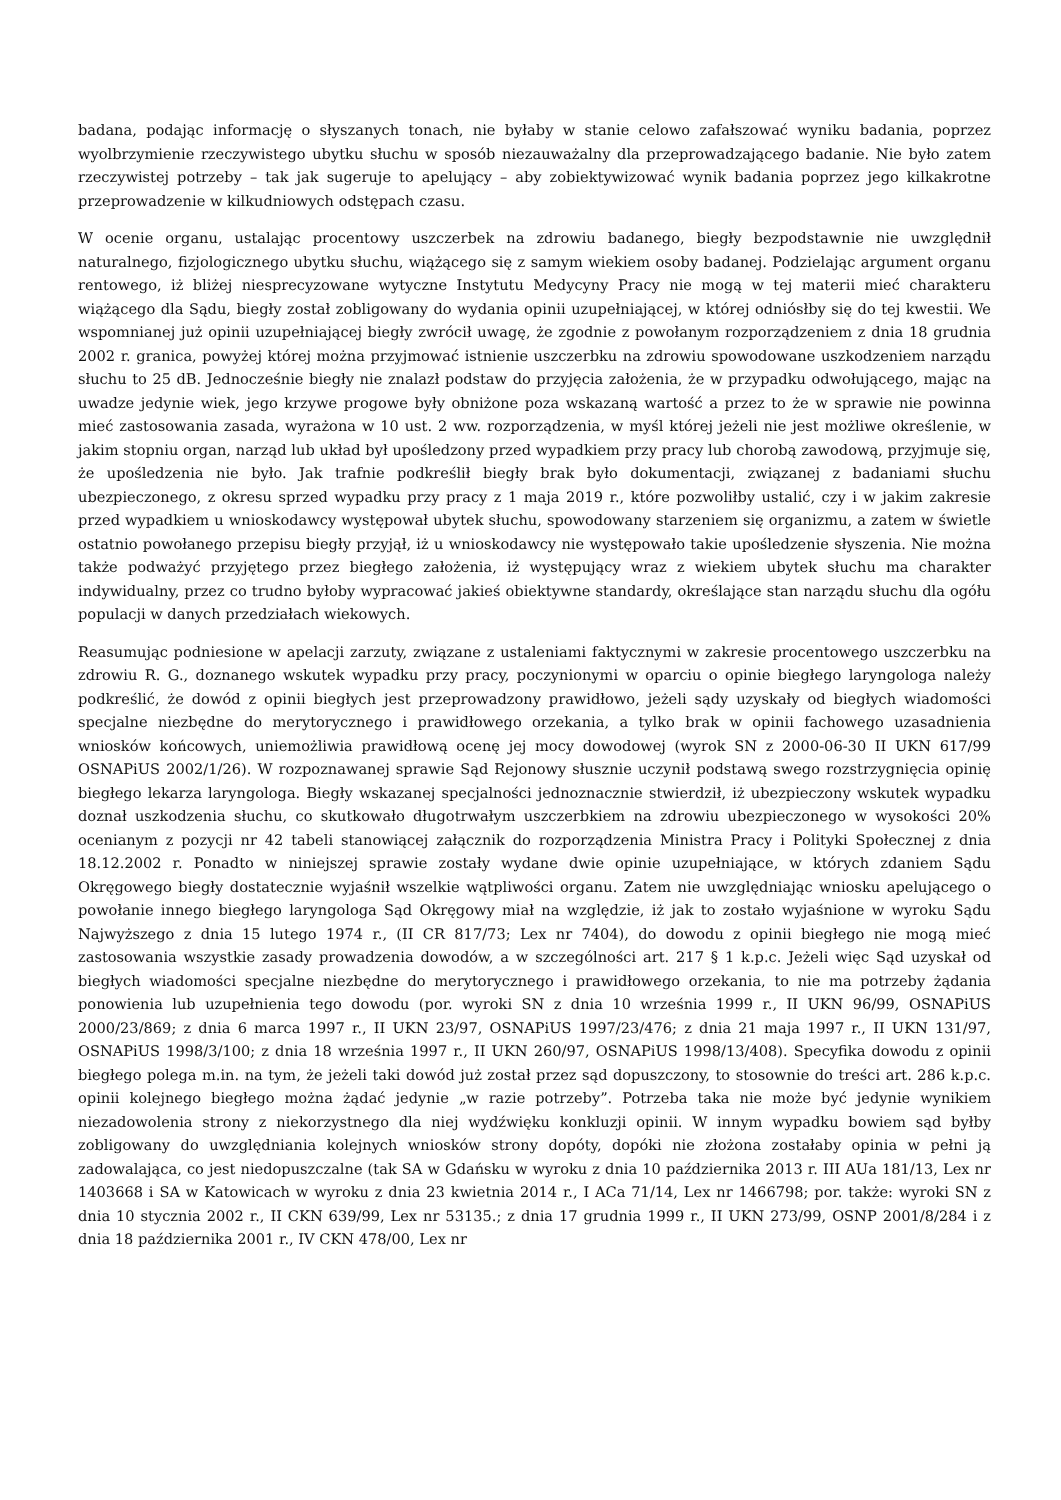badana, podając informację o słyszanych tonach, nie byłaby w stanie celowo zafałszować wyniku badania, poprzez wyolbrzymienie rzeczywistego ubytku słuchu w sposób niezauważalny dla przeprowadzającego badanie. Nie było zatem rzeczywistej potrzeby – tak jak sugeruje to apelujący – aby zobiektywizować wynik badania poprzez jego kilkakrotne przeprowadzenie w kilkudniowych odstępach czasu.
W ocenie organu, ustalając procentowy uszczerbek na zdrowiu badanego, biegły bezpodstawnie nie uwzględnił naturalnego, fizjologicznego ubytku słuchu, wiążącego się z samym wiekiem osoby badanej. Podzielając argument organu rentowego, iż bliżej niesprecyzowane wytyczne Instytutu Medycyny Pracy nie mogą w tej materii mieć charakteru wiążącego dla Sądu, biegły został zobligowany do wydania opinii uzupełniającej, w której odniósłby się do tej kwestii. We wspomnianej już opinii uzupełniającej biegły zwrócił uwagę, że zgodnie z powołanym rozporządzeniem z dnia 18 grudnia 2002 r. granica, powyżej której można przyjmować istnienie uszczerbku na zdrowiu spowodowane uszkodzeniem narządu słuchu to 25 dB. Jednocześnie biegły nie znalazł podstaw do przyjęcia założenia, że w przypadku odwołującego, mając na uwadze jedynie wiek, jego krzywe progowe były obniżone poza wskazaną wartość a przez to że w sprawie nie powinna mieć zastosowania zasada, wyrażona w 10 ust. 2 ww. rozporządzenia, w myśl której jeżeli nie jest możliwe określenie, w jakim stopniu organ, narząd lub układ był upośledzony przed wypadkiem przy pracy lub chorobą zawodową, przyjmuje się, że upośledzenia nie było. Jak trafnie podkreślił biegły brak było dokumentacji, związanej z badaniami słuchu ubezpieczonego, z okresu sprzed wypadku przy pracy z 1 maja 2019 r., które pozwoliłby ustalić, czy i w jakim zakresie przed wypadkiem u wnioskodawcy występował ubytek słuchu, spowodowany starzeniem się organizmu, a zatem w świetle ostatnio powołanego przepisu biegły przyjął, iż u wnioskodawcy nie występowało takie upośledzenie słyszenia. Nie można także podważyć przyjętego przez biegłego założenia, iż występujący wraz z wiekiem ubytek słuchu ma charakter indywidualny, przez co trudno byłoby wypracować jakieś obiektywne standardy, określające stan narządu słuchu dla ogółu populacji w danych przedziałach wiekowych.
Reasumując podniesione w apelacji zarzuty, związane z ustaleniami faktycznymi w zakresie procentowego uszczerbku na zdrowiu R. G., doznanego wskutek wypadku przy pracy, poczynionymi w oparciu o opinie biegłego laryngologa należy podkreślić, że dowód z opinii biegłych jest przeprowadzony prawidłowo, jeżeli sądy uzyskały od biegłych wiadomości specjalne niezbędne do merytorycznego i prawidłowego orzekania, a tylko brak w opinii fachowego uzasadnienia wniosków końcowych, uniemożliwia prawidłową ocenę jej mocy dowodowej (wyrok SN z 2000-06-30 II UKN 617/99 OSNAPiUS 2002/1/26). W rozpoznawanej sprawie Sąd Rejonowy słusznie uczynił podstawą swego rozstrzygnięcia opinię biegłego lekarza laryngologa. Biegły wskazanej specjalności jednoznacznie stwierdził, iż ubezpieczony wskutek wypadku doznał uszkodzenia słuchu, co skutkowało długotrwałym uszczerbkiem na zdrowiu ubezpieczonego w wysokości 20% ocenianym z pozycji nr 42 tabeli stanowiącej załącznik do rozporządzenia Ministra Pracy i Polityki Społecznej z dnia 18.12.2002 r. Ponadto w niniejszej sprawie zostały wydane dwie opinie uzupełniające, w których zdaniem Sądu Okręgowego biegły dostatecznie wyjaśnił wszelkie wątpliwości organu. Zatem nie uwzględniając wniosku apelującego o powołanie innego biegłego laryngologa Sąd Okręgowy miał na względzie, iż jak to zostało wyjaśnione w wyroku Sądu Najwyższego z dnia 15 lutego 1974 r., (II CR 817/73; Lex nr 7404), do dowodu z opinii biegłego nie mogą mieć zastosowania wszystkie zasady prowadzenia dowodów, a w szczególności art. 217 § 1 k.p.c. Jeżeli więc Sąd uzyskał od biegłych wiadomości specjalne niezbędne do merytorycznego i prawidłowego orzekania, to nie ma potrzeby żądania ponowienia lub uzupełnienia tego dowodu (por. wyroki SN z dnia 10 września 1999 r., II UKN 96/99, OSNAPiUS 2000/23/869; z dnia 6 marca 1997 r., II UKN 23/97, OSNAPiUS 1997/23/476; z dnia 21 maja 1997 r., II UKN 131/97, OSNAPiUS 1998/3/100; z dnia 18 września 1997 r., II UKN 260/97, OSNAPiUS 1998/13/408). Specyfika dowodu z opinii biegłego polega m.in. na tym, że jeżeli taki dowód już został przez sąd dopuszczony, to stosownie do treści art. 286 k.p.c. opinii kolejnego biegłego można żądać jedynie „w razie potrzeby”. Potrzeba taka nie może być jedynie wynikiem niezadowolenia strony z niekorzystnego dla niej wydźwięku konkluzji opinii. W innym wypadku bowiem sąd byłby zobligowany do uwzględniania kolejnych wniosków strony dopóty, dopóki nie złożona zostałaby opinia w pełni ją zadowalająca, co jest niedopuszczalne (tak SA w Gdańsku w wyroku z dnia 10 października 2013 r. III AUa 181/13, Lex nr 1403668 i SA w Katowicach w wyroku z dnia 23 kwietnia 2014 r., I ACa 71/14, Lex nr 1466798; por. także: wyroki SN z dnia 10 stycznia 2002 r., II CKN 639/99, Lex nr 53135.; z dnia 17 grudnia 1999 r., II UKN 273/99, OSNP 2001/8/284 i z dnia 18 października 2001 r., IV CKN 478/00, Lex nr